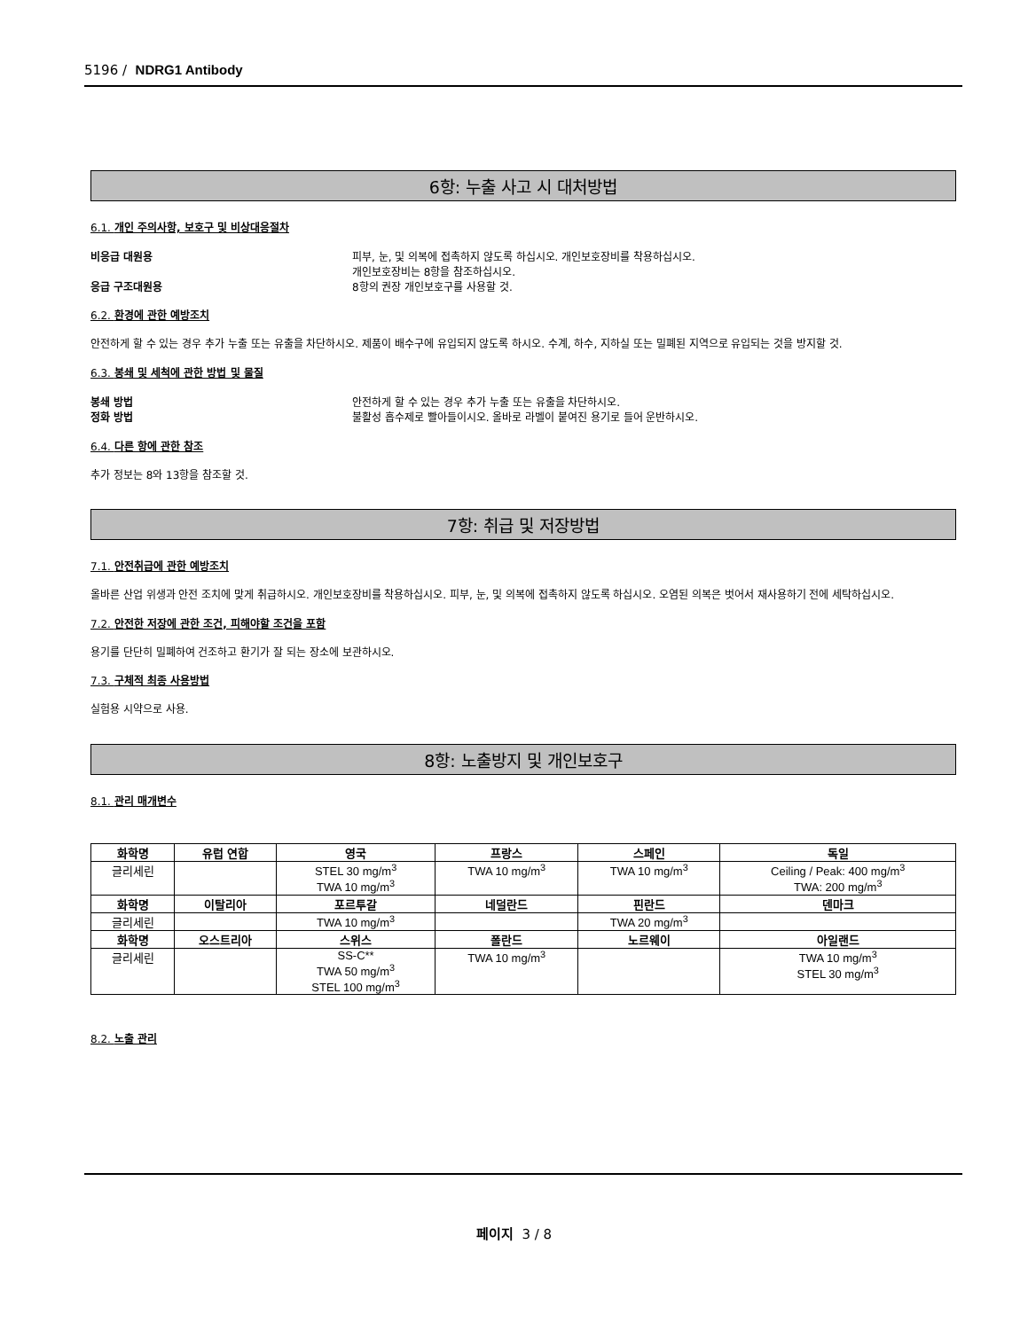5196 / NDRG1 Antibody
6항: 누출 사고 시 대처방법
6.1. 개인 주의사항, 보호구 및 비상대응절차
비응급 대원용 피부, 눈, 및 의복에 접촉하지 않도록 하십시오. 개인보호장비를 착용하십시오.
개인보호장비는 8항을 참조하십시오.
응급 구조대원용 8항의 권장 개인보호구를 사용할 것.
6.2. 환경에 관한 예방조치
안전하게 할 수 있는 경우 추가 누출 또는 유출을 차단하시오. 제품이 배수구에 유입되지 않도록 하시오. 수계, 하수, 지하실 또는 밀폐된 지역으로 유입되는 것을 방지할 것.
6.3. 봉쇄 및 세척에 관한 방법 및 물질
봉쇄 방법 안전하게 할 수 있는 경우 추가 누출 또는 유출을 차단하시오.
정화 방법 불활성 흡수제로 빨아들이시오. 올바로 라벨이 붙여진 용기로 들어 운반하시오.
6.4. 다른 항에 관한 참조
추가 정보는 8와 13항을 참조할 것.
7항: 취급 및 저장방법
7.1. 안전취급에 관한 예방조치
올바른 산업 위생과 안전 조치에 맞게 취급하시오. 개인보호장비를 착용하십시오. 피부, 눈, 및 의복에 접촉하지 않도록 하십시오. 오염된 의복은 벗어서 재사용하기 전에 세탁하십시오.
7.2. 안전한 저장에 관한 조건, 피해야할 조건을 포함
용기를 단단히 밀폐하여 건조하고 환기가 잘 되는 장소에 보관하시오.
7.3. 구체적 최종 사용방법
실험용 시약으로 사용.
8항: 노출방지 및 개인보호구
8.1. 관리 매개변수
| 화학명 | 유럽 연합 | 영국 | 프랑스 | 스페인 | 독일 |
| --- | --- | --- | --- | --- | --- |
| 글리세린 | | STEL 30 mg/m<sup>3</sup> TWA 10 mg/m<sup>3</sup> | TWA 10 mg/m<sup>3</sup> | TWA 10 mg/m<sup>3</sup> | Ceiling / Peak: 400 mg/m<sup>3</sup> TWA: 200 mg/m<sup>3</sup> |
| 화학명 | 이탈리아 | 포르투갈 | 네덜란드 | 핀란드 | 덴마크 |
| 글리세린 | | TWA 10 mg/m<sup>3</sup> | | TWA 20 mg/m<sup>3</sup> | |
| 화학명 | 오스트리아 | 스위스 | 폴란드 | 노르웨이 | 아일랜드 |
| 글리세린 | | SS-C** TWA 50 mg/m<sup>3</sup> STEL 100 mg/m<sup>3</sup> | TWA 10 mg/m<sup>3</sup> | | TWA 10 mg/m<sup>3</sup> STEL 30 mg/m<sup>3</sup> |
8.2. 노출 관리
페이지 3 / 8